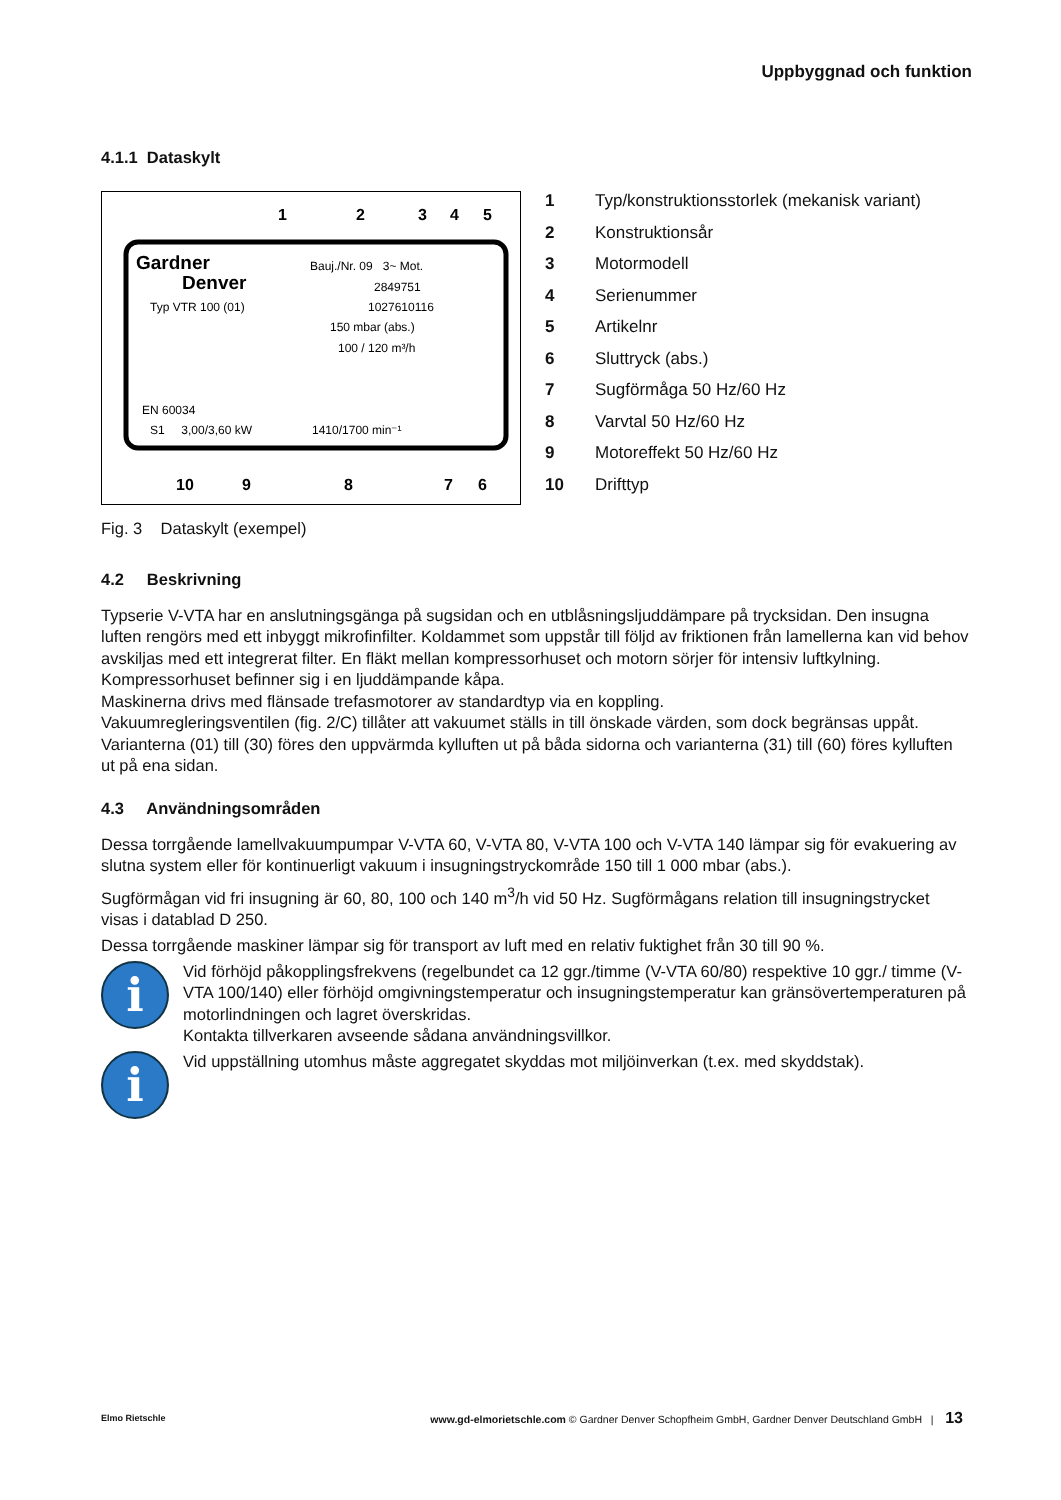Uppbyggnad och funktion
4.1.1 Dataskylt
Gardner
Denver
Bauj./Nr. 09 3~ Mot.
2849751
Typ VTR 100 (01)
1027610116
150 mbar (abs.)
100 / 120 m³/h
EN 60034
S1 3,00/3,60 kW
1410/1700 min⁻¹
1
2
3
4
5
10
9
8
7
6
1 Typ/konstruktionsstorlek (mekanisk variant)
2 Konstruktionsår
3 Motormodell
4 Serienummer
5 Artikelnr
6 Sluttryck (abs.)
7 Sugförmåga 50 Hz/60 Hz
8 Varvtal 50 Hz/60 Hz
9 Motoreffekt 50 Hz/60 Hz
10 Drifttyp
Fig. 3 Dataskylt (exempel)
4.2 Beskrivning
Typserie V-VTA har en anslutningsgänga på sugsidan och en utblåsningsljuddämpare på trycksidan. Den insugna luften rengörs med ett inbyggt mikrofinfilter. Koldammet som uppstår till följd av friktionen från lamellerna kan vid behov avskiljas med ett integrerat filter. En fläkt mellan kompressorhuset och motorn sörjer för intensiv luftkylning. Kompressorhuset befinner sig i en ljuddämpande kåpa.
Maskinerna drivs med flänsade trefasmotorer av standardtyp via en koppling.
Vakuumregleringsventilen (fig. 2/C) tillåter att vakuumet ställs in till önskade värden, som dock begränsas uppåt.
Varianterna (01) till (30) föres den uppvärmda kylluften ut på båda sidorna och varianterna (31) till (60) föres kylluften ut på ena sidan.
4.3 Användningsområden
Dessa torrgående lamellvakuumpumpar V-VTA 60, V-VTA 80, V-VTA 100 och V-VTA 140 lämpar sig för evakuering av slutna system eller för kontinuerligt vakuum i insugningstryckområde 150 till 1 000 mbar (abs.).
Sugförmågan vid fri insugning är 60, 80, 100 och 140 m<sup>3</sup>/h vid 50 Hz. Sugförmågans relation till insugningstrycket visas i datablad D 250.
Dessa torrgående maskiner lämpar sig för transport av luft med en relativ fuktighet från 30 till 90 %.
i
Vid förhöjd påkopplingsfrekvens (regelbundet ca 12 ggr./timme (V-VTA 60/80) respektive 10 ggr./ timme (V-VTA 100/140) eller förhöjd omgivningstemperatur och insugningstemperatur kan gränsövertemperaturen på motorlindningen och lagret överskridas.
Kontakta tillverkaren avseende sådana användningsvillkor.
i
Vid uppställning utomhus måste aggregatet skyddas mot miljöinverkan (t.ex. med skyddstak).
Elmo Rietschle www.gd-elmorietschle.com © Gardner Denver Schopfheim GmbH, Gardner Denver Deutschland GmbH | 13